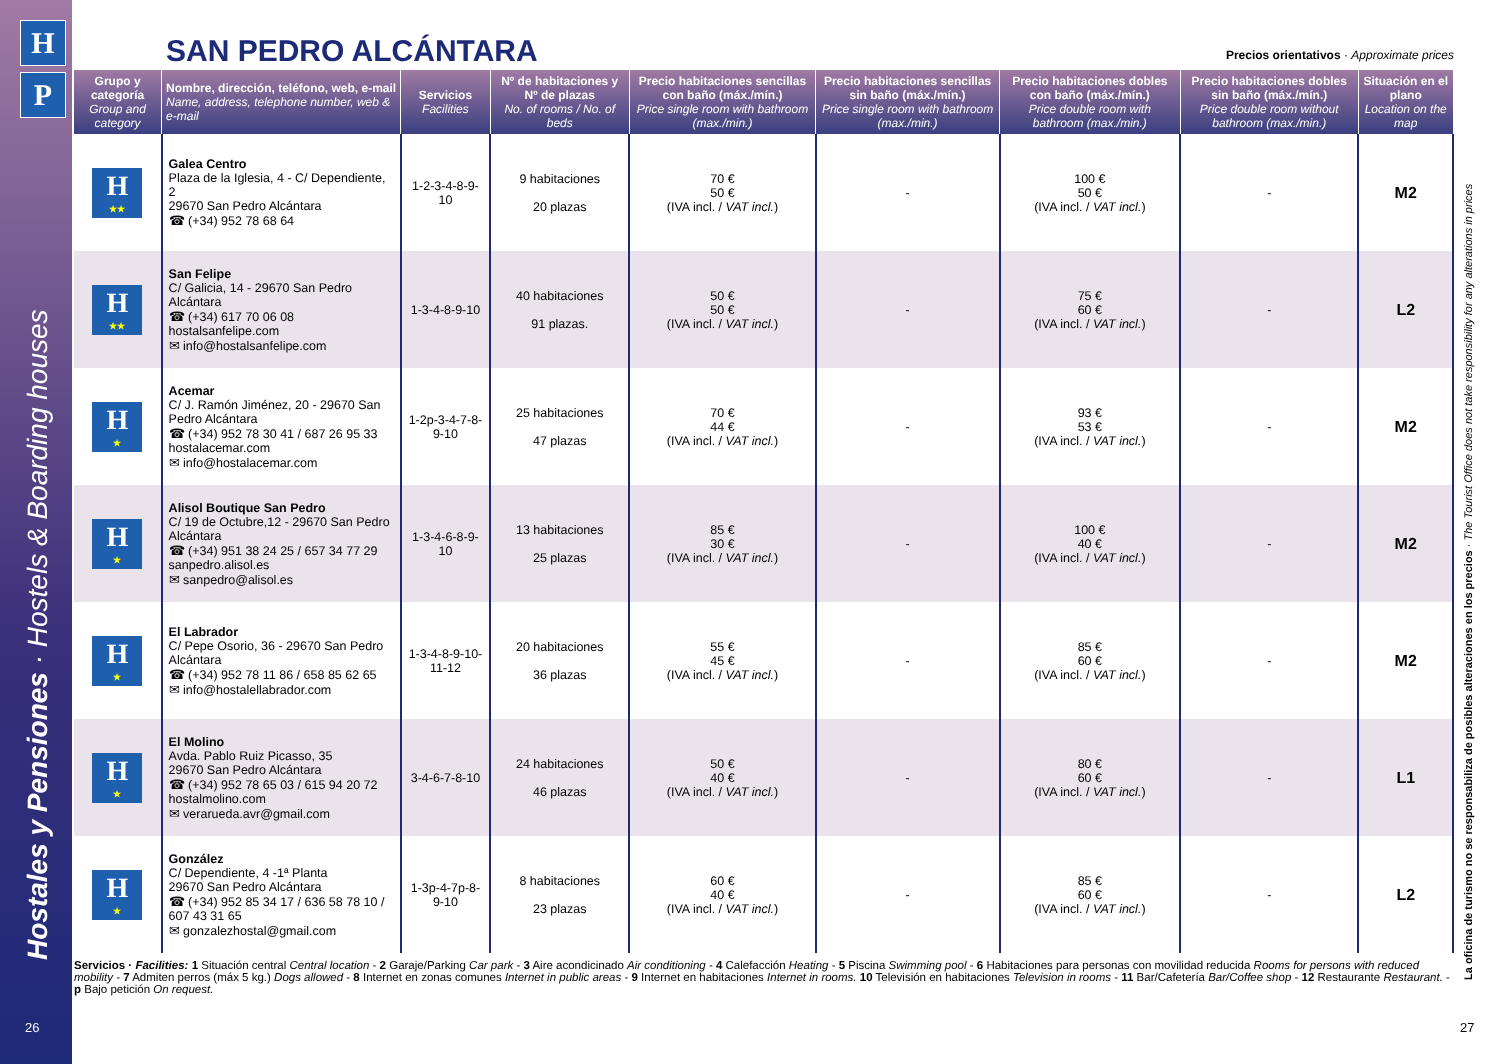H
P
Hostales y Pensiones · Hostels & Boarding houses La oficina de turismo no se responsabiliza de posibles alteraciones en los precios · The Tourist Office does not take responsibility for any alterations in prices
SAN PEDRO ALCÁNTARA
Precios orientativos · Approximate prices
| Grupo y categoría Group and category | Nombre, dirección, teléfono, web, e-mail Name, address, telephone number, web & e-mail | Servicios Facilities | Nº de habitaciones y Nº de plazas No. of rooms / No. of beds | Precio habitaciones sencillas con baño (máx./mín.) Price single room with bathroom (max./min.) | Precio habitaciones sencillas sin baño (máx./mín.) Price single room with bathroom (max./min.) | Precio habitaciones dobles con baño (máx./mín.) Price double room with bathroom (max./min.) | Precio habitaciones dobles sin baño (máx./mín.) Price double room without bathroom (max./min.) | Situación en el plano Location on the map |
| --- | --- | --- | --- | --- | --- | --- | --- | --- |
| H ★★ | Galea Centro Plaza de la Iglesia, 4 - C/ Dependiente, 2 29670 San Pedro Alcántara ☎ (+34) 952 78 68 64 | 1-2-3-4-8-9-10 | 9 habitaciones 20 plazas | 70 € 50 € (IVA incl. / VAT incl. ) | - | 100 € 50 € (IVA incl. / VAT incl. ) | - | M2 |
| H ★★ | San Felipe C/ Galicia, 14 - 29670 San Pedro Alcántara ☎ (+34) 617 70 06 08 hostalsanfelipe.com ✉ info@hostalsanfelipe.com | 1-3-4-8-9-10 | 40 habitaciones 91 plazas. | 50 € 50 € (IVA incl. / VAT incl. ) | - | 75 € 60 € (IVA incl. / VAT incl. ) | - | L2 |
| H ★ | Acemar C/ J. Ramón Jiménez, 20 - 29670 San Pedro Alcántara ☎ (+34) 952 78 30 41 / 687 26 95 33 hostalacemar.com ✉ info@hostalacemar.com | 1-2p-3-4-7-8-9-10 | 25 habitaciones 47 plazas | 70 € 44 € (IVA incl. / VAT incl. ) | - | 93 € 53 € (IVA incl. / VAT incl. ) | - | M2 |
| H ★ | Alisol Boutique San Pedro C/ 19 de Octubre,12 - 29670 San Pedro Alcántara ☎ (+34) 951 38 24 25 / 657 34 77 29 sanpedro.alisol.es ✉ sanpedro@alisol.es | 1-3-4-6-8-9-10 | 13 habitaciones 25 plazas | 85 € 30 € (IVA incl. / VAT incl. ) | - | 100 € 40 € (IVA incl. / VAT incl. ) | - | M2 |
| H ★ | El Labrador C/ Pepe Osorio, 36 - 29670 San Pedro Alcántara ☎ (+34) 952 78 11 86 / 658 85 62 65 ✉ info@hostalellabrador.com | 1-3-4-8-9-10-11-12 | 20 habitaciones 36 plazas | 55 € 45 € (IVA incl. / VAT incl. ) | - | 85 € 60 € (IVA incl. / VAT incl. ) | - | M2 |
| H ★ | El Molino Avda. Pablo Ruiz Picasso, 35 29670 San Pedro Alcántara ☎ (+34) 952 78 65 03 / 615 94 20 72 hostalmolino.com ✉ verarueda.avr@gmail.com | 3-4-6-7-8-10 | 24 habitaciones 46 plazas | 50 € 40 € (IVA incl. / VAT incl. ) | - | 80 € 60 € (IVA incl. / VAT incl. ) | - | L1 |
| H ★ | González C/ Dependiente, 4 -1ª Planta 29670 San Pedro Alcántara ☎ (+34) 952 85 34 17 / 636 58 78 10 / 607 43 31 65 ✉ gonzalezhostal@gmail.com | 1-3p-4-7p-8-9-10 | 8 habitaciones 23 plazas | 60 € 40 € (IVA incl. / VAT incl. ) | - | 85 € 60 € (IVA incl. / VAT incl. ) | - | L2 |
Servicios · Facilities: 1 Situación central Central location - 2 Garaje/Parking Car park - 3 Aire acondicinado Air conditioning - 4 Calefacción Heating - 5 Piscina Swimming pool - 6 Habitaciones para personas con movilidad reducida Rooms for persons with reduced mobility - 7 Admiten perros (máx 5 kg.) Dogs allowed - 8 Internet en zonas comunes Internet in public areas - 9 Internet en habitaciones Internet in rooms. 10 Televisión en habitaciones Television in rooms - 11 Bar/Cafetería Bar/Coffee shop - 12 Restaurante Restaurant. - p Bajo petición On request.
26 27